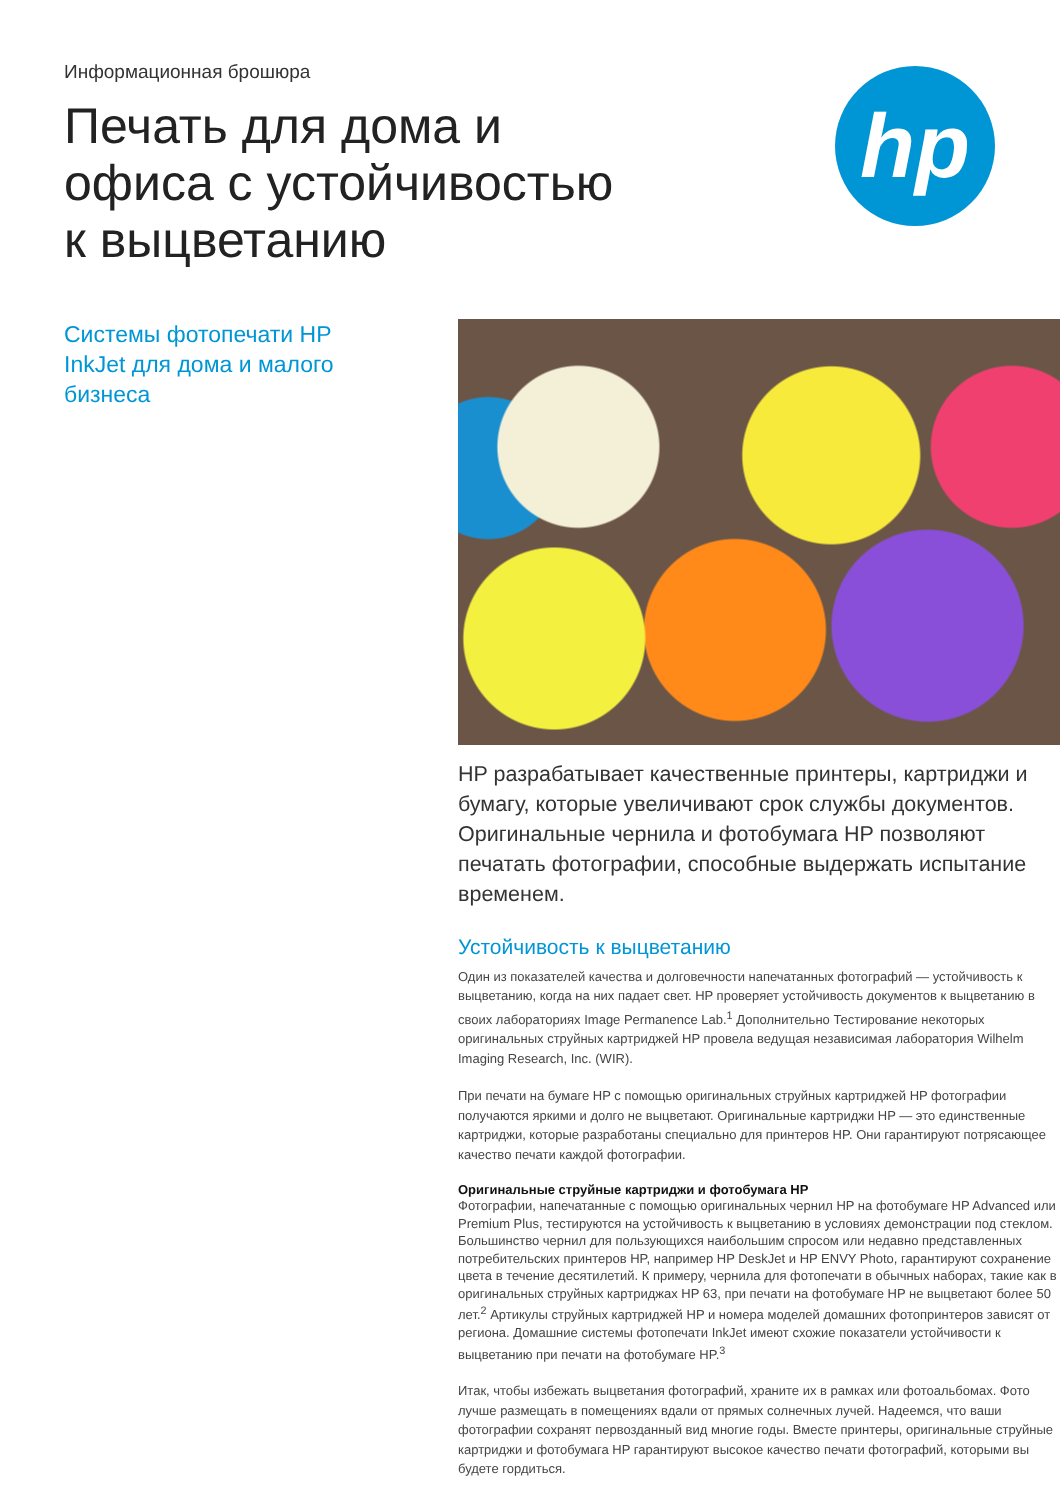Информационная брошюра
Печать для дома и
офиса с устойчивостью
к выцветанию
hp
Системы фотопечати HP InkJet для дома и малого бизнеса
HP разрабатывает качественные принтеры, картриджи и бумагу, которые увеличивают срок службы документов. Оригинальные чернила и фотобумага HP позволяют печатать фотографии, способные выдержать испытание временем.
Устойчивость к выцветанию
Один из показателей качества и долговечности напечатанных фотографий — устойчивость к выцветанию, когда на них падает свет. HP проверяет устойчивость документов к выцветанию в своих лабораториях Image Permanence Lab.<sup>1</sup> Дополнительно Тестирование некоторых оригинальных струйных картриджей HP провела ведущая независимая лаборатория Wilhelm Imaging Research, Inc. (WIR).
При печати на бумаге HP с помощью оригинальных струйных картриджей HP фотографии получаются яркими и долго не выцветают. Оригинальные картриджи HP — это единственные картриджи, которые разработаны специально для принтеров HP. Они гарантируют потрясающее качество печати каждой фотографии.
Оригинальные струйные картриджи и фотобумага HP
Фотографии, напечатанные с помощью оригинальных чернил HP на фотобумаге HP Advanced или Premium Plus, тестируются на устойчивость к выцветанию в условиях демонстрации под стеклом. Большинство чернил для пользующихся наибольшим спросом или недавно представленных потребительских принтеров HP, например HP DeskJet и HP ENVY Photo, гарантируют сохранение цвета в течение десятилетий. К примеру, чернила для фотопечати в обычных наборах, такие как в оригинальных струйных картриджах HP 63, при печати на фотобумаге HP не выцветают более 50 лет.<sup>2</sup> Артикулы струйных картриджей HP и номера моделей домашних фотопринтеров зависят от региона. Домашние системы фотопечати InkJet имеют схожие показатели устойчивости к выцветанию при печати на фотобумаге HP.<sup>3</sup>
Итак, чтобы избежать выцветания фотографий, храните их в рамках или фотоальбомах. Фото лучше размещать в помещениях вдали от прямых солнечных лучей. Надеемся, что ваши фотографии сохранят первозданный вид многие годы. Вместе принтеры, оригинальные струйные картриджи и фотобумага HP гарантируют высокое качество печати фотографий, которыми вы будете гордиться.